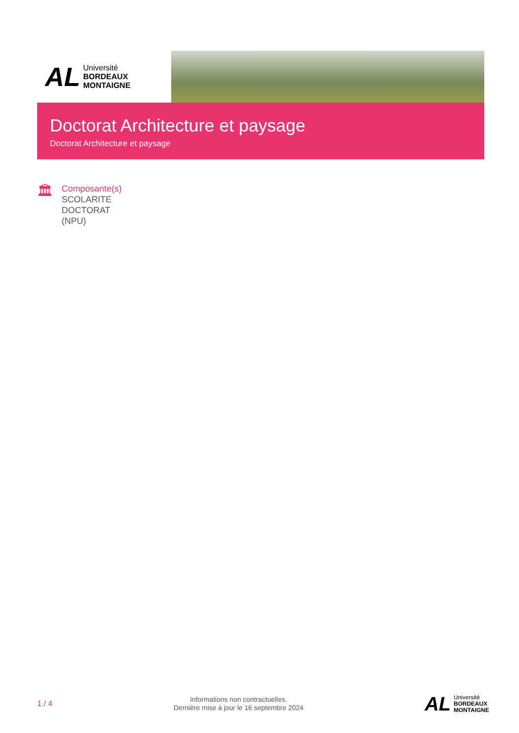AL
Université
BORDEAUX
MONTAIGNE
Doctorat Architecture et paysage
Doctorat Architecture et paysage
🏛
Composante(s)
SCOLARITE
DOCTORAT
(NPU)
1 / 4
Informations non contractuelles.
Dernière mise à jour le 16 septembre 2024
AL
Université
BORDEAUX
MONTAIGNE